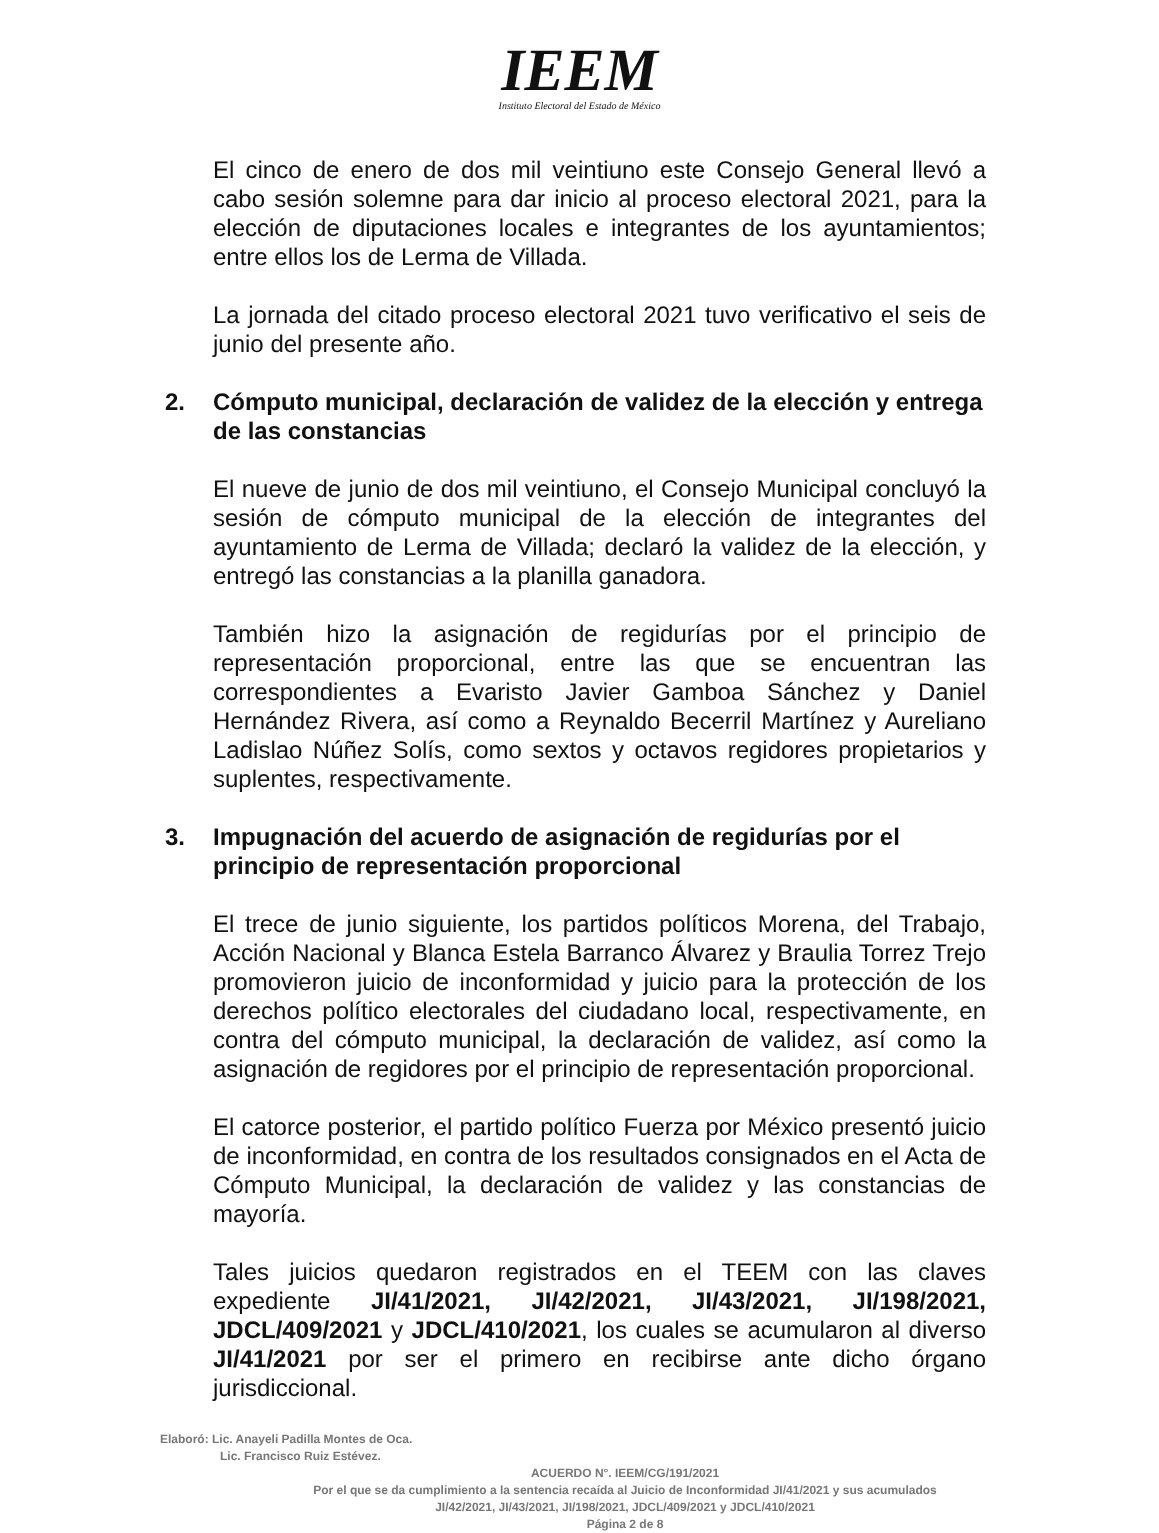IEEM
Instituto Electoral del Estado de México
El cinco de enero de dos mil veintiuno este Consejo General llevó a cabo sesión solemne para dar inicio al proceso electoral 2021, para la elección de diputaciones locales e integrantes de los ayuntamientos; entre ellos los de Lerma de Villada.
La jornada del citado proceso electoral 2021 tuvo verificativo el seis de junio del presente año.
2. Cómputo municipal, declaración de validez de la elección y entrega de las constancias
El nueve de junio de dos mil veintiuno, el Consejo Municipal concluyó la sesión de cómputo municipal de la elección de integrantes del ayuntamiento de Lerma de Villada; declaró la validez de la elección, y entregó las constancias a la planilla ganadora.
También hizo la asignación de regidurías por el principio de representación proporcional, entre las que se encuentran las correspondientes a Evaristo Javier Gamboa Sánchez y Daniel Hernández Rivera, así como a Reynaldo Becerril Martínez y Aureliano Ladislao Núñez Solís, como sextos y octavos regidores propietarios y suplentes, respectivamente.
3. Impugnación del acuerdo de asignación de regidurías por el principio de representación proporcional
El trece de junio siguiente, los partidos políticos Morena, del Trabajo, Acción Nacional y Blanca Estela Barranco Álvarez y Braulia Torrez Trejo promovieron juicio de inconformidad y juicio para la protección de los derechos político electorales del ciudadano local, respectivamente, en contra del cómputo municipal, la declaración de validez, así como la asignación de regidores por el principio de representación proporcional.
El catorce posterior, el partido político Fuerza por México presentó juicio de inconformidad, en contra de los resultados consignados en el Acta de Cómputo Municipal, la declaración de validez y las constancias de mayoría.
Tales juicios quedaron registrados en el TEEM con las claves expediente JI/41/2021, JI/42/2021, JI/43/2021, JI/198/2021, JDCL/409/2021 y JDCL/410/2021, los cuales se acumularon al diverso JI/41/2021 por ser el primero en recibirse ante dicho órgano jurisdiccional.
Elaboró: Lic. Anayeli Padilla Montes de Oca.
Lic. Francisco Ruiz Estévez.
ACUERDO N°. IEEM/CG/191/2021
Por el que se da cumplimiento a la sentencia recaída al Juicio de Inconformidad JI/41/2021 y sus acumulados JI/42/2021, JI/43/2021, JI/198/2021, JDCL/409/2021 y JDCL/410/2021
Página 2 de 8